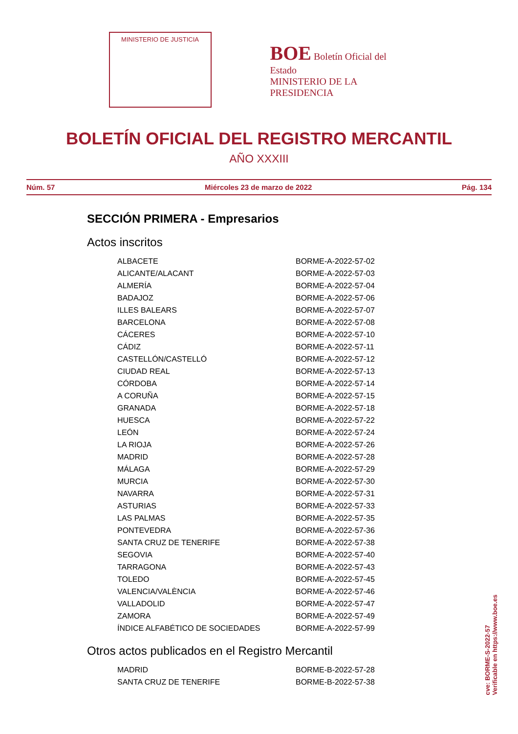MINISTERIO DE JUSTICIA
BOE Boletín Oficial del Estado
MINISTERIO DE LA PRESIDENCIA
BOLETÍN OFICIAL DEL REGISTRO MERCANTIL
AÑO XXXIII
Núm. 57 Miércoles 23 de marzo de 2022 Pág. 134
SECCIÓN PRIMERA - Empresarios
Actos inscritos
| ALBACETE | BORME-A-2022-57-02 |
| ALICANTE/ALACANT | BORME-A-2022-57-03 |
| ALMERÍA | BORME-A-2022-57-04 |
| BADAJOZ | BORME-A-2022-57-06 |
| ILLES BALEARS | BORME-A-2022-57-07 |
| BARCELONA | BORME-A-2022-57-08 |
| CÁCERES | BORME-A-2022-57-10 |
| CÁDIZ | BORME-A-2022-57-11 |
| CASTELLÓN/CASTELLÓ | BORME-A-2022-57-12 |
| CIUDAD REAL | BORME-A-2022-57-13 |
| CÓRDOBA | BORME-A-2022-57-14 |
| A CORUÑA | BORME-A-2022-57-15 |
| GRANADA | BORME-A-2022-57-18 |
| HUESCA | BORME-A-2022-57-22 |
| LEÓN | BORME-A-2022-57-24 |
| LA RIOJA | BORME-A-2022-57-26 |
| MADRID | BORME-A-2022-57-28 |
| MÁLAGA | BORME-A-2022-57-29 |
| MURCIA | BORME-A-2022-57-30 |
| NAVARRA | BORME-A-2022-57-31 |
| ASTURIAS | BORME-A-2022-57-33 |
| LAS PALMAS | BORME-A-2022-57-35 |
| PONTEVEDRA | BORME-A-2022-57-36 |
| SANTA CRUZ DE TENERIFE | BORME-A-2022-57-38 |
| SEGOVIA | BORME-A-2022-57-40 |
| TARRAGONA | BORME-A-2022-57-43 |
| TOLEDO | BORME-A-2022-57-45 |
| VALENCIA/VALÈNCIA | BORME-A-2022-57-46 |
| VALLADOLID | BORME-A-2022-57-47 |
| ZAMORA | BORME-A-2022-57-49 |
| ÍNDICE ALFABÉTICO DE SOCIEDADES | BORME-A-2022-57-99 |
Otros actos publicados en el Registro Mercantil
| MADRID | BORME-B-2022-57-28 |
| SANTA CRUZ DE TENERIFE | BORME-B-2022-57-38 |
cve: BORME-S-2022-57
Verificable en https://www.boe.es